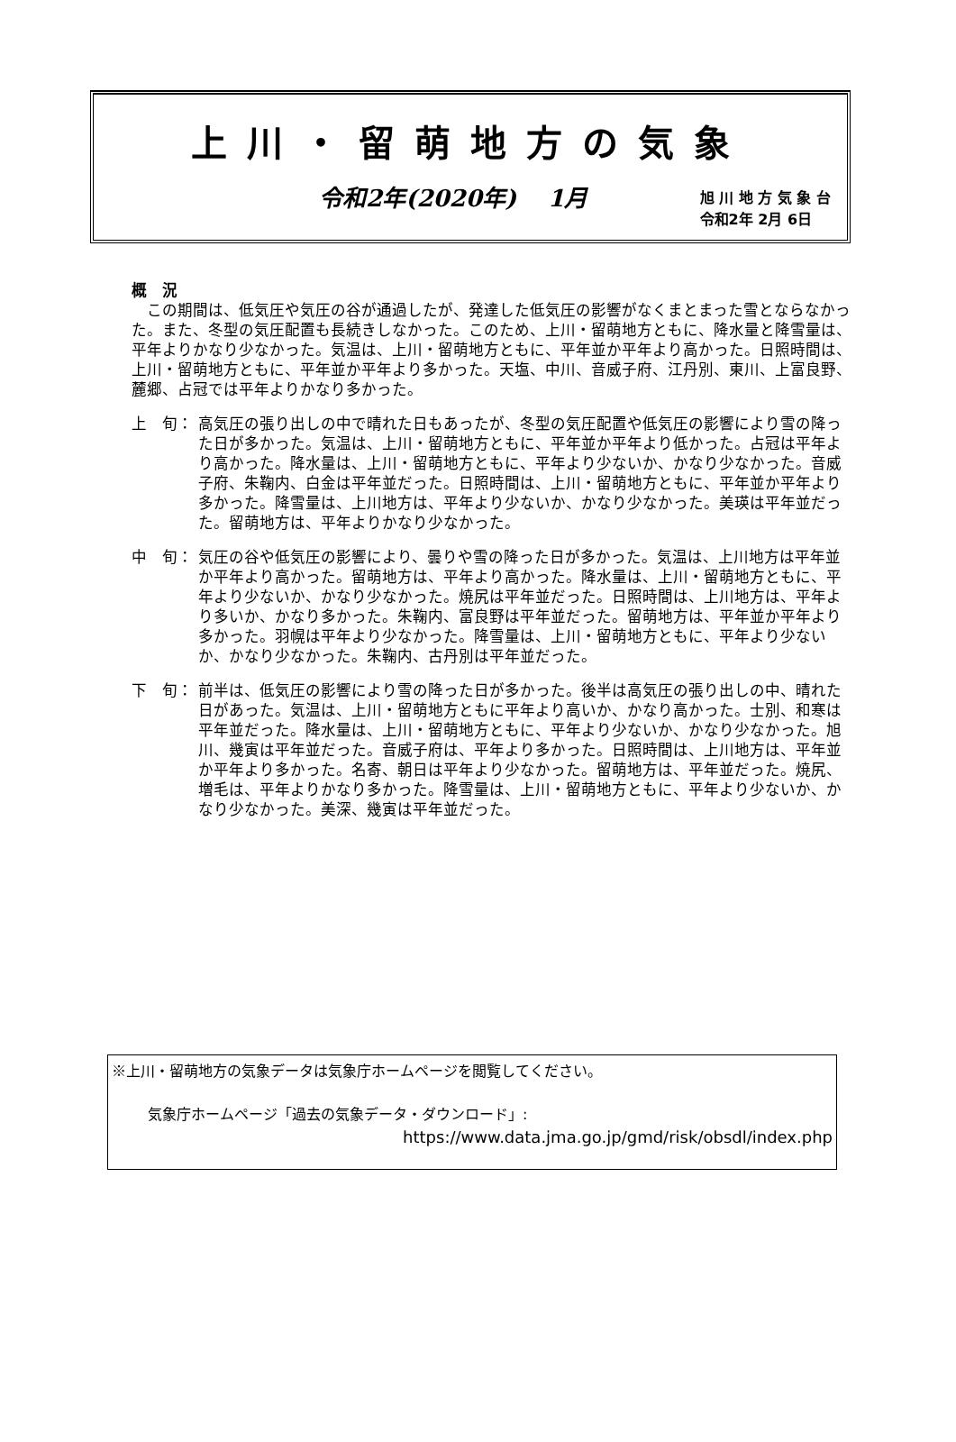上川・留萌地方の気象
令和2年(2020年)　 1月
旭 川 地 方 気 象 台
令和2年 2月 6日
概　況
　この期間は、低気圧や気圧の谷が通過したが、発達した低気圧の影響がなくまとまった雪とならなかった。また、冬型の気圧配置も長続きしなかった。このため、上川・留萌地方ともに、降水量と降雪量は、平年よりかなり少なかった。気温は、上川・留萌地方ともに、平年並か平年より高かった。日照時間は、上川・留萌地方ともに、平年並か平年より多かった。天塩、中川、音威子府、江丹別、東川、上富良野、麓郷、占冠では平年よりかなり多かった。
上　旬： 高気圧の張り出しの中で晴れた日もあったが、冬型の気圧配置や低気圧の影響により雪の降った日が多かった。気温は、上川・留萌地方ともに、平年並か平年より低かった。占冠は平年より高かった。降水量は、上川・留萌地方ともに、平年より少ないか、かなり少なかった。音威子府、朱鞠内、白金は平年並だった。日照時間は、上川・留萌地方ともに、平年並か平年より多かった。降雪量は、上川地方は、平年より少ないか、かなり少なかった。美瑛は平年並だった。留萌地方は、平年よりかなり少なかった。
中　旬： 気圧の谷や低気圧の影響により、曇りや雪の降った日が多かった。気温は、上川地方は平年並か平年より高かった。留萌地方は、平年より高かった。降水量は、上川・留萌地方ともに、平年より少ないか、かなり少なかった。焼尻は平年並だった。日照時間は、上川地方は、平年より多いか、かなり多かった。朱鞠内、富良野は平年並だった。留萌地方は、平年並か平年より多かった。羽幌は平年より少なかった。降雪量は、上川・留萌地方ともに、平年より少ないか、かなり少なかった。朱鞠内、古丹別は平年並だった。
下　旬： 前半は、低気圧の影響により雪の降った日が多かった。後半は高気圧の張り出しの中、晴れた日があった。気温は、上川・留萌地方ともに平年より高いか、かなり高かった。士別、和寒は平年並だった。降水量は、上川・留萌地方ともに、平年より少ないか、かなり少なかった。旭川、幾寅は平年並だった。音威子府は、平年より多かった。日照時間は、上川地方は、平年並か平年より多かった。名寄、朝日は平年より少なかった。留萌地方は、平年並だった。焼尻、増毛は、平年よりかなり多かった。降雪量は、上川・留萌地方ともに、平年より少ないか、かなり少なかった。美深、幾寅は平年並だった。
※上川・留萌地方の気象データは気象庁ホームページを閲覧してください。
気象庁ホームページ「過去の気象データ・ダウンロード」:
https://www.data.jma.go.jp/gmd/risk/obsdl/index.php